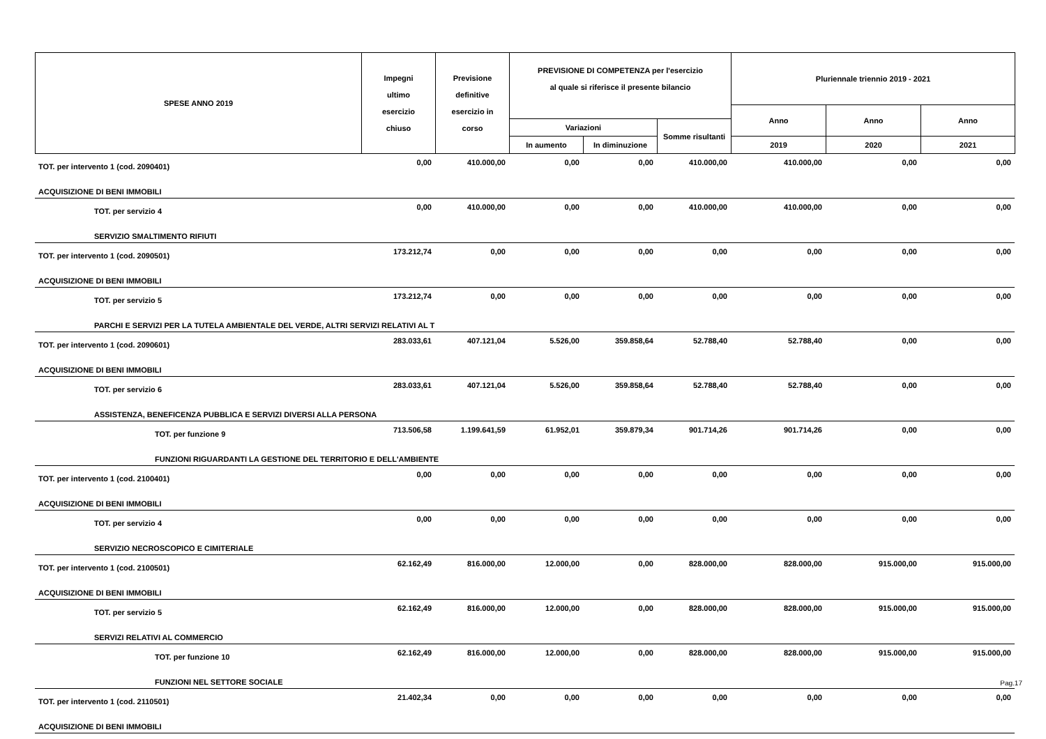| SPESE ANNO 2019 | Impegni ultimo esercizio chiuso | Previsione definitive esercizio in corso | PREVISIONE DI COMPETENZA per l'esercizio al quale si riferisce il presente bilancio | | | Pluriennale triennio 2019 - 2021 | | |
| --- | --- | --- | --- | --- | --- | --- | --- | --- |
| | | | | | | Anno | Anno | Anno |
| | | | Variazioni | | Somme risultanti | | | |
| | | | In aumento | In diminuzione | | 2019 | 2020 | 2021 |
| TOT. per intervento 1 (cod. 2090401) | 0,00 | 410.000,00 | 0,00 | 0,00 | 410.000,00 | 410.000,00 | 0,00 | 0,00 |
| ACQUISIZIONE DI BENI IMMOBILI | | | | | | | | |
| TOT. per servizio 4 | 0,00 | 410.000,00 | 0,00 | 0,00 | 410.000,00 | 410.000,00 | 0,00 | 0,00 |
| SERVIZIO SMALTIMENTO RIFIUTI | | | | | | | | |
| TOT. per intervento 1 (cod. 2090501) | 173.212,74 | 0,00 | 0,00 | 0,00 | 0,00 | 0,00 | 0,00 | 0,00 |
| ACQUISIZIONE DI BENI IMMOBILI | | | | | | | | |
| TOT. per servizio 5 | 173.212,74 | 0,00 | 0,00 | 0,00 | 0,00 | 0,00 | 0,00 | 0,00 |
| PARCHI E SERVIZI PER LA TUTELA AMBIENTALE DEL VERDE, ALTRI SERVIZI RELATIVI AL T | | | | | | | | |
| TOT. per intervento 1 (cod. 2090601) | 283.033,61 | 407.121,04 | 5.526,00 | 359.858,64 | 52.788,40 | 52.788,40 | 0,00 | 0,00 |
| ACQUISIZIONE DI BENI IMMOBILI | | | | | | | | |
| TOT. per servizio 6 | 283.033,61 | 407.121,04 | 5.526,00 | 359.858,64 | 52.788,40 | 52.788,40 | 0,00 | 0,00 |
| ASSISTENZA, BENEFICENZA PUBBLICA E SERVIZI DIVERSI ALLA PERSONA | | | | | | | | |
| TOT. per funzione 9 | 713.506,58 | 1.199.641,59 | 61.952,01 | 359.879,34 | 901.714,26 | 901.714,26 | 0,00 | 0,00 |
| FUNZIONI RIGUARDANTI LA GESTIONE DEL TERRITORIO E DELL'AMBIENTE | | | | | | | | |
| TOT. per intervento 1 (cod. 2100401) | 0,00 | 0,00 | 0,00 | 0,00 | 0,00 | 0,00 | 0,00 | 0,00 |
| ACQUISIZIONE DI BENI IMMOBILI | | | | | | | | |
| TOT. per servizio 4 | 0,00 | 0,00 | 0,00 | 0,00 | 0,00 | 0,00 | 0,00 | 0,00 |
| SERVIZIO NECROSCOPICO E CIMITERIALE | | | | | | | | |
| TOT. per intervento 1 (cod. 2100501) | 62.162,49 | 816.000,00 | 12.000,00 | 0,00 | 828.000,00 | 828.000,00 | 915.000,00 | 915.000,00 |
| ACQUISIZIONE DI BENI IMMOBILI | | | | | | | | |
| TOT. per servizio 5 | 62.162,49 | 816.000,00 | 12.000,00 | 0,00 | 828.000,00 | 828.000,00 | 915.000,00 | 915.000,00 |
| SERVIZI RELATIVI AL COMMERCIO | | | | | | | | |
| TOT. per funzione 10 | 62.162,49 | 816.000,00 | 12.000,00 | 0,00 | 828.000,00 | 828.000,00 | 915.000,00 | 915.000,00 |
| FUNZIONI NEL SETTORE SOCIALE | | | | | | | | |
| TOT. per intervento 1 (cod. 2110501) | 21.402,34 | 0,00 | 0,00 | 0,00 | 0,00 | 0,00 | 0,00 | 0,00 |
| ACQUISIZIONE DI BENI IMMOBILI | | | | | | | | |
Pag.17